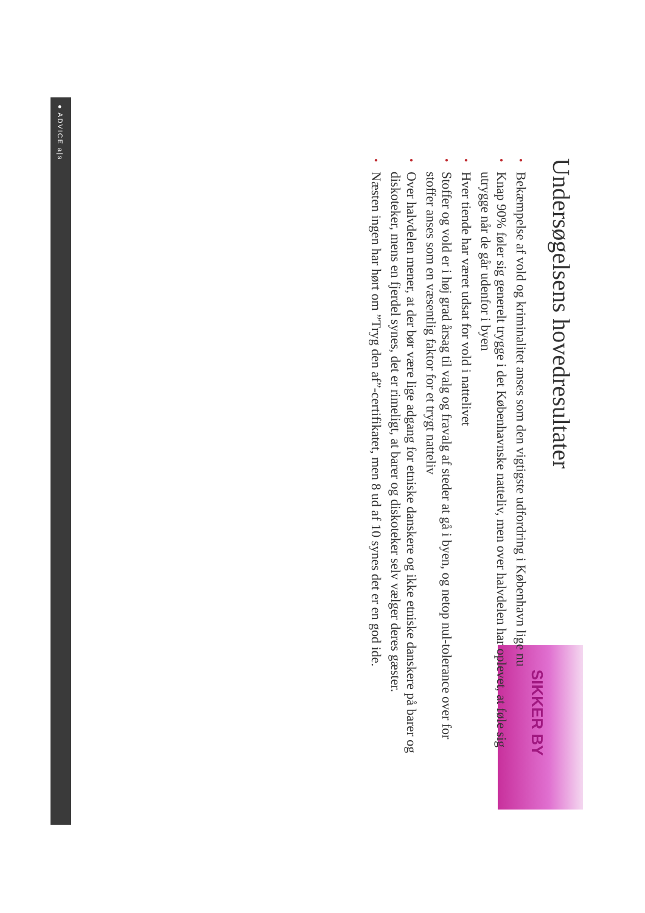● ADVICE a|s
SIKKER BY
Undersøgelsens hovedresultater
•
Bekæmpelse af vold og kriminalitet anses som den vigtigste udfordring i København lige nu
•
Knap 90% føler sig generelt trygge i det Københavnske natteliv, men over halvdelen har oplevet, at føle sig utrygge når de går udenfor i byen
•
Hver tiende har været udsat for vold i nattelivet
•
Stoffer og vold er i høj grad årsag til valg og fravalg af steder at gå i byen, og netop nul-tolerance over for stoffer anses som en væsentlig faktor for et trygt natteliv
•
Over halvdelen mener, at der bør være lige adgang for etniske danskere og ikke etniske danskere på barer og diskoteker, mens en fjerdel synes, det er rimeligt, at barer og diskoteker selv vælger deres gæster.
•
Næsten ingen har hørt om ”Tryg den af”-certifikatet, men 8 ud af 10 synes det er en god ide.